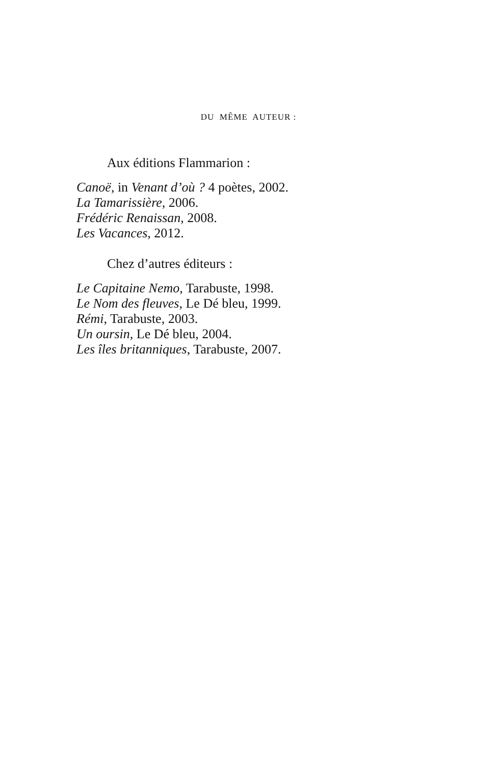DU MÊME AUTEUR :
Aux éditions Flammarion :
Canoë, in Venant d’où ? 4 poètes, 2002.
La Tamarissière, 2006.
Frédéric Renaissan, 2008.
Les Vacances, 2012.
Chez d’autres éditeurs :
Le Capitaine Nemo, Tarabuste, 1998.
Le Nom des fleuves, Le Dé bleu, 1999.
Rémi, Tarabuste, 2003.
Un oursin, Le Dé bleu, 2004.
Les îles britanniques, Tarabuste, 2007.